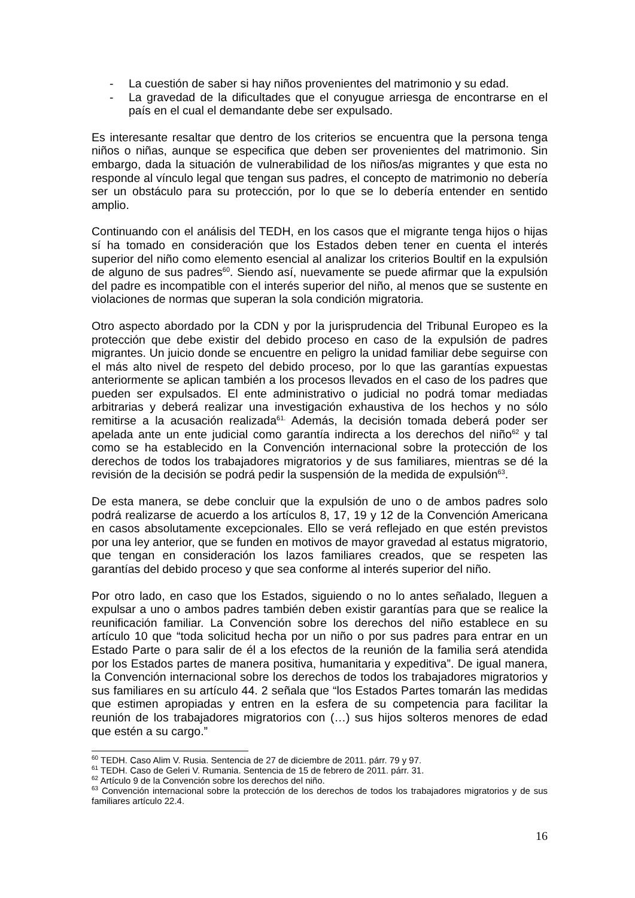- La cuestión de saber si hay niños provenientes del matrimonio y su edad.
- La gravedad de la dificultades que el conyugue arriesga de encontrarse en el país en el cual el demandante debe ser expulsado.
Es interesante resaltar que dentro de los criterios se encuentra que la persona tenga niños o niñas, aunque se especifica que deben ser provenientes del matrimonio. Sin embargo, dada la situación de vulnerabilidad de los niños/as migrantes y que esta no responde al vínculo legal que tengan sus padres, el concepto de matrimonio no debería ser un obstáculo para su protección, por lo que se lo debería entender en sentido amplio.
Continuando con el análisis del TEDH, en los casos que el migrante tenga hijos o hijas sí ha tomado en consideración que los Estados deben tener en cuenta el interés superior del niño como elemento esencial al analizar los criterios Boultif en la expulsión de alguno de sus padres<sup>60</sup>. Siendo así, nuevamente se puede afirmar que la expulsión del padre es incompatible con el interés superior del niño, al menos que se sustente en violaciones de normas que superan la sola condición migratoria.
Otro aspecto abordado por la CDN y por la jurisprudencia del Tribunal Europeo es la protección que debe existir del debido proceso en caso de la expulsión de padres migrantes. Un juicio donde se encuentre en peligro la unidad familiar debe seguirse con el más alto nivel de respeto del debido proceso, por lo que las garantías expuestas anteriormente se aplican también a los procesos llevados en el caso de los padres que pueden ser expulsados. El ente administrativo o judicial no podrá tomar mediadas arbitrarias y deberá realizar una investigación exhaustiva de los hechos y no sólo remitirse a la acusación realizada<sup>61.</sup> Además, la decisión tomada deberá poder ser apelada ante un ente judicial como garantía indirecta a los derechos del niño<sup>62</sup> y tal como se ha establecido en la Convención internacional sobre la protección de los derechos de todos los trabajadores migratorios y de sus familiares, mientras se dé la revisión de la decisión se podrá pedir la suspensión de la medida de expulsión<sup>63</sup>.
De esta manera, se debe concluir que la expulsión de uno o de ambos padres solo podrá realizarse de acuerdo a los artículos 8, 17, 19 y 12 de la Convención Americana en casos absolutamente excepcionales. Ello se verá reflejado en que estén previstos por una ley anterior, que se funden en motivos de mayor gravedad al estatus migratorio, que tengan en consideración los lazos familiares creados, que se respeten las garantías del debido proceso y que sea conforme al interés superior del niño.
Por otro lado, en caso que los Estados, siguiendo o no lo antes señalado, lleguen a expulsar a uno o ambos padres también deben existir garantías para que se realice la reunificación familiar. La Convención sobre los derechos del niño establece en su artículo 10 que “toda solicitud hecha por un niño o por sus padres para entrar en un Estado Parte o para salir de él a los efectos de la reunión de la familia será atendida por los Estados partes de manera positiva, humanitaria y expeditiva”. De igual manera, la Convención internacional sobre los derechos de todos los trabajadores migratorios y sus familiares en su artículo 44. 2 señala que “los Estados Partes tomarán las medidas que estimen apropiadas y entren en la esfera de su competencia para facilitar la reunión de los trabajadores migratorios con (…) sus hijos solteros menores de edad que estén a su cargo.”
<sup>60</sup> TEDH. Caso Alim V. Rusia. Sentencia de 27 de diciembre de 2011. párr. 79 y 97.
<sup>61</sup> TEDH. Caso de Geleri V. Rumania. Sentencia de 15 de febrero de 2011. párr. 31.
<sup>62</sup> Artículo 9 de la Convención sobre los derechos del niño.
<sup>63</sup> Convención internacional sobre la protección de los derechos de todos los trabajadores migratorios y de sus familiares artículo 22.4.
16